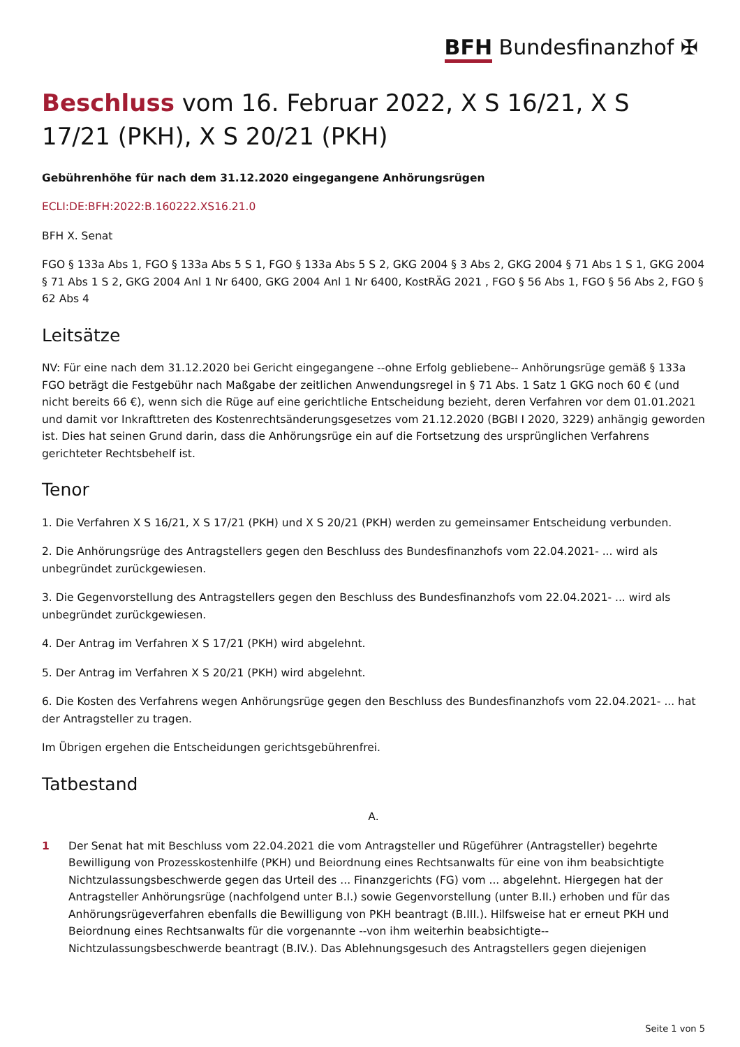BFH Bundesfinanzhof ✠
Beschluss vom 16. Februar 2022, X S 16/21, X S 17/21 (PKH), X S 20/21 (PKH)
Gebührenhöhe für nach dem 31.12.2020 eingegangene Anhörungsrügen
ECLI:DE:BFH:2022:B.160222.XS16.21.0
BFH X. Senat
FGO § 133a Abs 1, FGO § 133a Abs 5 S 1, FGO § 133a Abs 5 S 2, GKG 2004 § 3 Abs 2, GKG 2004 § 71 Abs 1 S 1, GKG 2004 § 71 Abs 1 S 2, GKG 2004 Anl 1 Nr 6400, GKG 2004 Anl 1 Nr 6400, KostRÄG 2021 , FGO § 56 Abs 1, FGO § 56 Abs 2, FGO § 62 Abs 4
Leitsätze
NV: Für eine nach dem 31.12.2020 bei Gericht eingegangene --ohne Erfolg gebliebene-- Anhörungsrüge gemäß § 133a FGO beträgt die Festgebühr nach Maßgabe der zeitlichen Anwendungsregel in § 71 Abs. 1 Satz 1 GKG noch 60 € (und nicht bereits 66 €), wenn sich die Rüge auf eine gerichtliche Entscheidung bezieht, deren Verfahren vor dem 01.01.2021 und damit vor Inkrafttreten des Kostenrechtsänderungsgesetzes vom 21.12.2020 (BGBl I 2020, 3229) anhängig geworden ist. Dies hat seinen Grund darin, dass die Anhörungsrüge ein auf die Fortsetzung des ursprünglichen Verfahrens gerichteter Rechtsbehelf ist.
Tenor
1. Die Verfahren X S 16/21, X S 17/21 (PKH) und X S 20/21 (PKH) werden zu gemeinsamer Entscheidung verbunden.
2. Die Anhörungsrüge des Antragstellers gegen den Beschluss des Bundesfinanzhofs vom 22.04.2021- ... wird als unbegründet zurückgewiesen.
3. Die Gegenvorstellung des Antragstellers gegen den Beschluss des Bundesfinanzhofs vom 22.04.2021- ... wird als unbegründet zurückgewiesen.
4. Der Antrag im Verfahren X S 17/21 (PKH) wird abgelehnt.
5. Der Antrag im Verfahren X S 20/21 (PKH) wird abgelehnt.
6. Die Kosten des Verfahrens wegen Anhörungsrüge gegen den Beschluss des Bundesfinanzhofs vom 22.04.2021- ... hat der Antragsteller zu tragen.
Im Übrigen ergehen die Entscheidungen gerichtsgebührenfrei.
Tatbestand
A.
1 Der Senat hat mit Beschluss vom 22.04.2021 die vom Antragsteller und Rügeführer (Antragsteller) begehrte Bewilligung von Prozesskostenhilfe (PKH) und Beiordnung eines Rechtsanwalts für eine von ihm beabsichtigte Nichtzulassungsbeschwerde gegen das Urteil des ... Finanzgerichts (FG) vom ... abgelehnt. Hiergegen hat der Antragsteller Anhörungsrüge (nachfolgend unter B.I.) sowie Gegenvorstellung (unter B.II.) erhoben und für das Anhörungsrügeverfahren ebenfalls die Bewilligung von PKH beantragt (B.III.). Hilfsweise hat er erneut PKH und Beiordnung eines Rechtsanwalts für die vorgenannte --von ihm weiterhin beabsichtigte-- Nichtzulassungsbeschwerde beantragt (B.IV.). Das Ablehnungsgesuch des Antragstellers gegen diejenigen
Seite 1 von 5